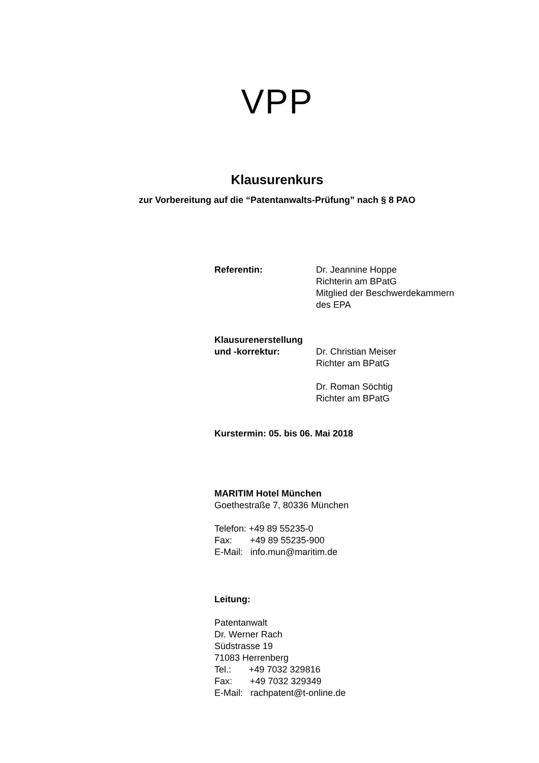VPP
Klausurenkurs
zur Vorbereitung auf die “Patentanwalts-Prüfung” nach § 8 PAO
Referentin: Dr. Jeannine Hoppe
Richterin am BPatG
Mitglied der Beschwerdekammern
des EPA
Klausurenerstellung
und -korrektur: Dr. Christian Meiser
Richter am BPatG
Dr. Roman Söchtig
Richter am BPatG
Kurstermin: 05. bis 06. Mai 2018
MARITIM Hotel München
Goethestraße 7, 80336 München
Telefon: +49 89 55235-0
Fax: +49 89 55235-900
E-Mail: info.mun@maritim.de
Leitung:
Patentanwalt
Dr. Werner Rach
Südstrasse 19
71083 Herrenberg
Tel.: +49 7032 329816
Fax: +49 7032 329349
E-Mail: rachpatent@t-online.de